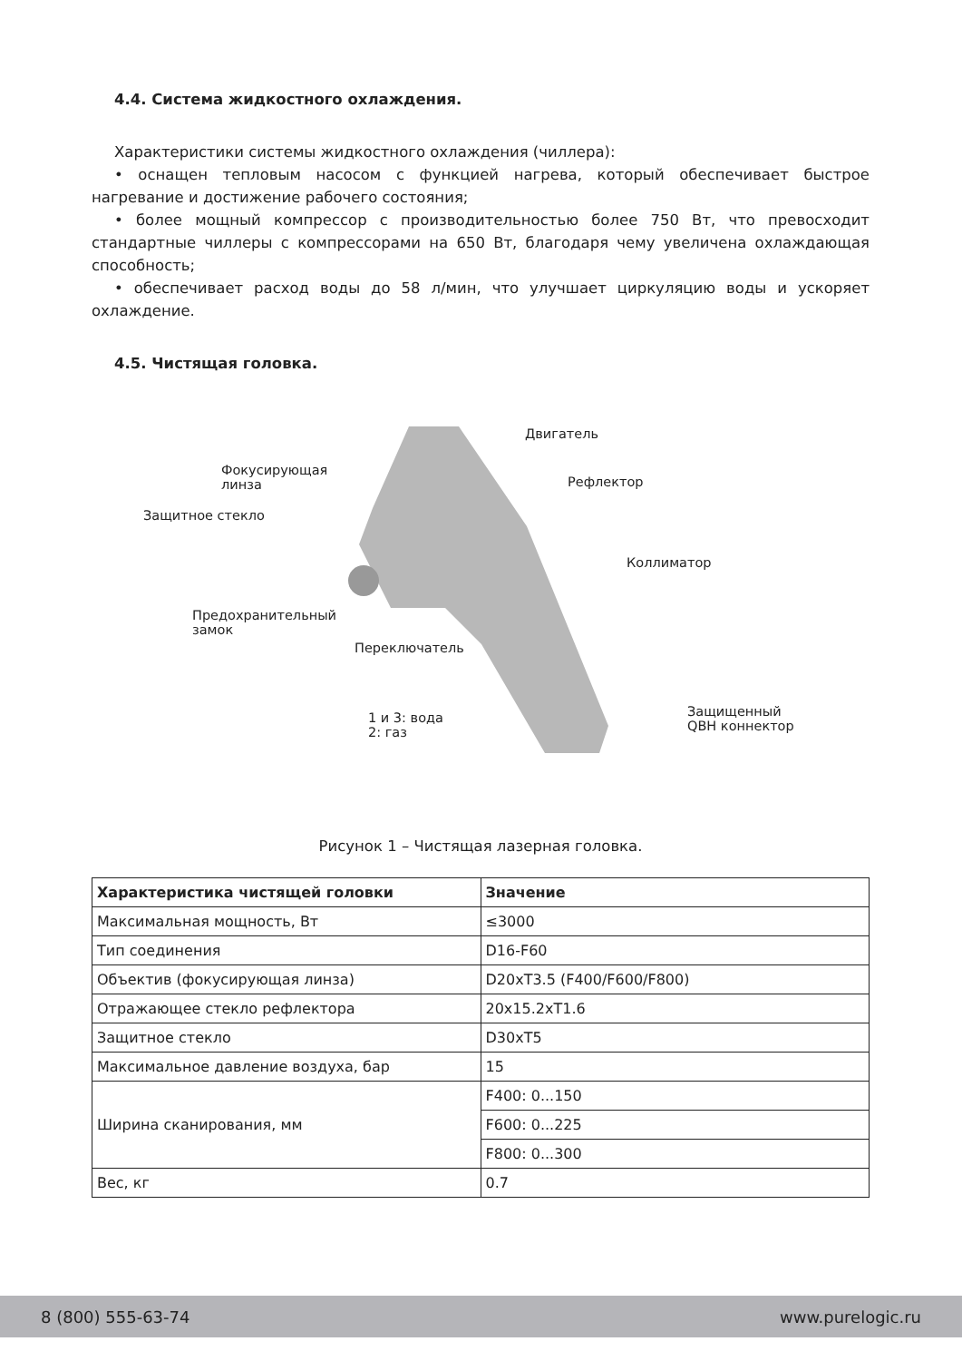4.4. Система жидкостного охлаждения.
Характеристики системы жидкостного охлаждения (чиллера):
• оснащен тепловым насосом с функцией нагрева, который обеспечивает быстрое нагревание и достижение рабочего состояния;
• более мощный компрессор с производительностью более 750 Вт, что превосходит стандартные чиллеры с компрессорами на 650 Вт, благодаря чему увеличена охлаждающая способность;
• обеспечивает расход воды до 58 л/мин, что улучшает циркуляцию воды и ускоряет охлаждение.
4.5. Чистящая головка.
Двигатель
Фокусирующая
линза Рефлектор
Защитное стекло
Коллиматор
Предохранительный
замок
Переключатель
1 и 3: вода
2: газ
Защищенный
QBH коннектор
Рисунок 1 – Чистящая лазерная головка.
| Характеристика чистящей головки | Значение |
| --- | --- |
| Максимальная мощность, Вт | ≤3000 |
| Тип соединения | D16-F60 |
| Объектив (фокусирующая линза) | D20xT3.5 (F400/F600/F800) |
| Отражающее стекло рефлектора | 20x15.2xT1.6 |
| Защитное стекло | D30xT5 |
| Максимальное давление воздуха, бар | 15 |
| Ширина сканирования, мм | F400: 0...150 |
| | F600: 0...225 |
| | F800: 0...300 |
| Вес, кг | 0.7 |
8 (800) 555-63-74 www.purelogic.ru